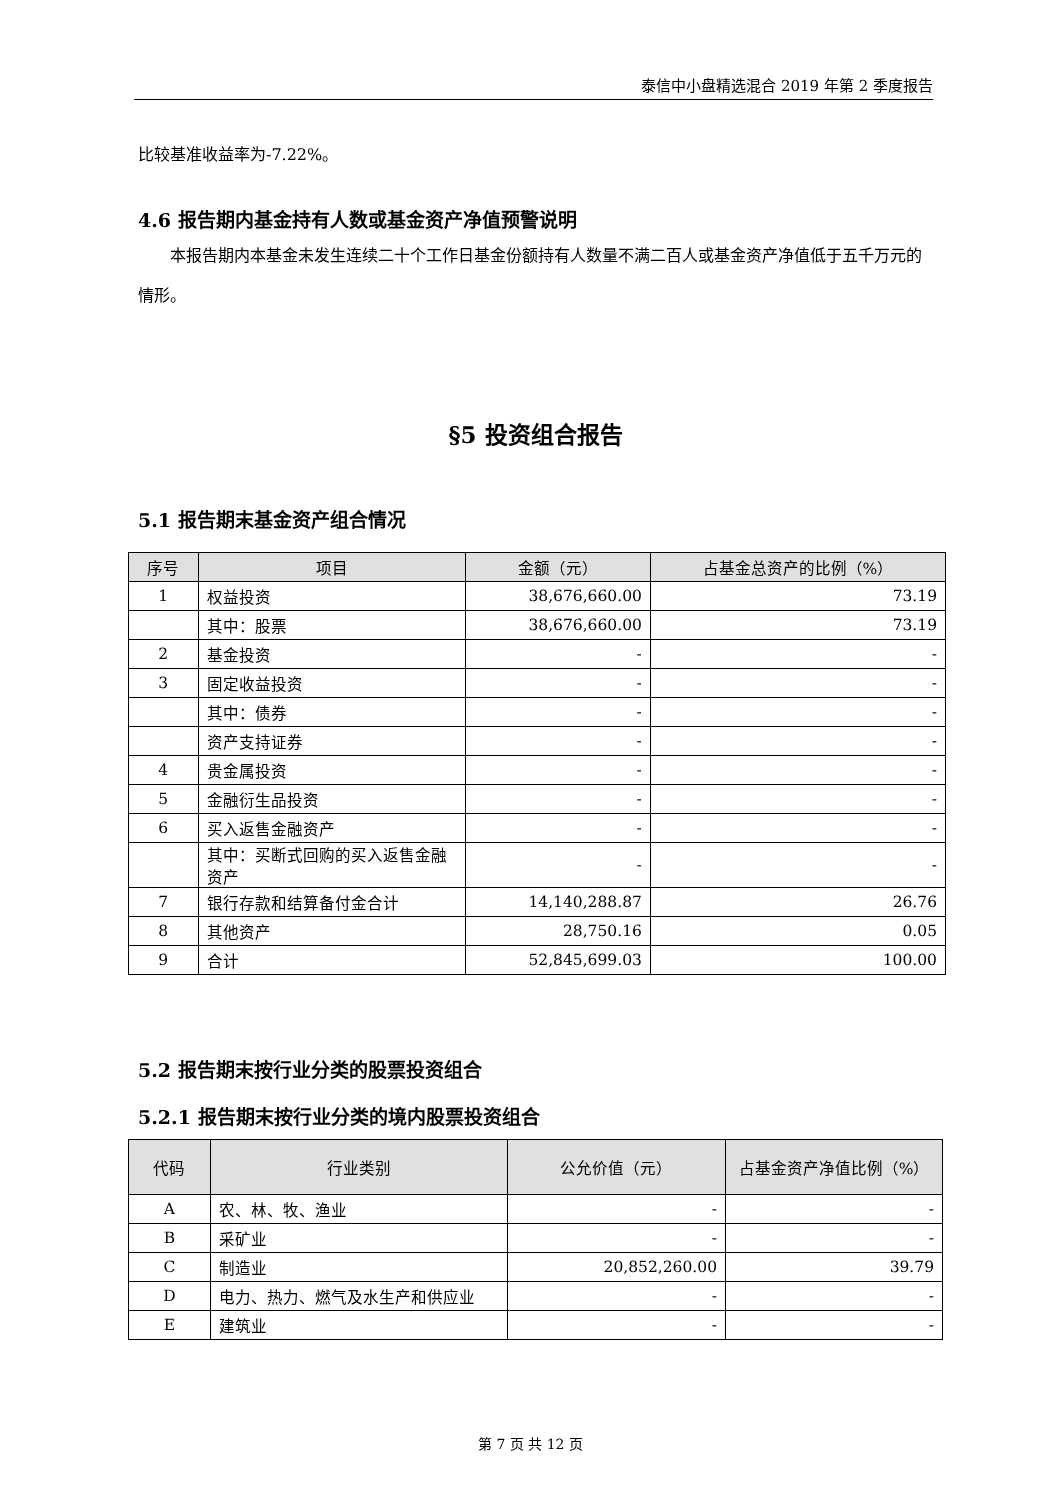泰信中小盘精选混合 2019 年第 2 季度报告
比较基准收益率为-7.22%。
4.6 报告期内基金持有人数或基金资产净值预警说明
本报告期内本基金未发生连续二十个工作日基金份额持有人数量不满二百人或基金资产净值低于五千万元的情形。
§5 投资组合报告
5.1 报告期末基金资产组合情况
| 序号 | 项目 | 金额（元） | 占基金总资产的比例（%） |
| --- | --- | --- | --- |
| 1 | 权益投资 | 38,676,660.00 | 73.19 |
| | 其中：股票 | 38,676,660.00 | 73.19 |
| 2 | 基金投资 | - | - |
| 3 | 固定收益投资 | - | - |
| | 其中：债券 | - | - |
| | 资产支持证券 | - | - |
| 4 | 贵金属投资 | - | - |
| 5 | 金融衍生品投资 | - | - |
| 6 | 买入返售金融资产 | - | - |
| | 其中：买断式回购的买入返售金融资产 | - | - |
| 7 | 银行存款和结算备付金合计 | 14,140,288.87 | 26.76 |
| 8 | 其他资产 | 28,750.16 | 0.05 |
| 9 | 合计 | 52,845,699.03 | 100.00 |
5.2 报告期末按行业分类的股票投资组合
5.2.1 报告期末按行业分类的境内股票投资组合
| 代码 | 行业类别 | 公允价值（元） | 占基金资产净值比例（%） |
| --- | --- | --- | --- |
| A | 农、林、牧、渔业 | - | - |
| B | 采矿业 | - | - |
| C | 制造业 | 20,852,260.00 | 39.79 |
| D | 电力、热力、燃气及水生产和供应业 | - | - |
| E | 建筑业 | - | - |
第 7 页 共 12 页